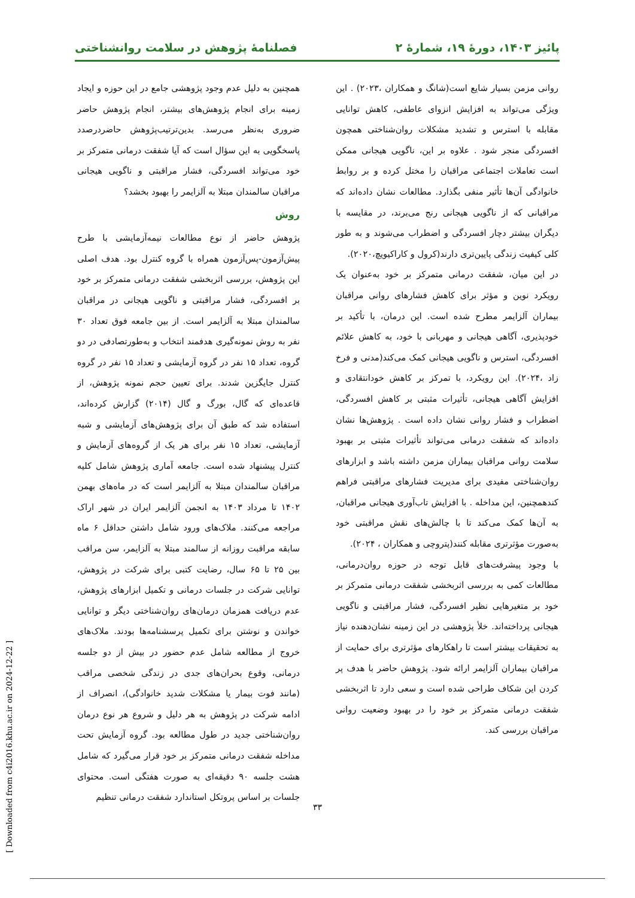پائیز ۱۴۰۳، دورهٔ ۱۹، شمارهٔ ۲ فصلنامهٔ پژوهش در سلامت روانشناختی
روانی مزمن بسیار شایع است(شانگ و همکاران ،۲۰۲۳) . این ویژگی می‌تواند به افزایش انزوای عاطفی، کاهش توانایی مقابله با استرس و تشدید مشکلات روان‌شناختی همچون افسردگی منجر شود . علاوه بر این، ناگویی هیجانی ممکن است تعاملات اجتماعی مراقبان را مختل کرده و بر روابط خانوادگی آن‌ها تأثیر منفی بگذارد. مطالعات نشان داده‌اند که مراقبانی که از ناگویی هیجانی رنج می‌برند، در مقایسه با دیگران بیشتر دچار افسردگی و اضطراب می‌شوند و به طور کلی کیفیت زندگی پایین‌تری دارند(کرول و کاراکیویچ،۲۰۲۰).
در این میان، شفقت درمانی متمرکز بر خود به‌عنوان یک رویکرد نوین و مؤثر برای کاهش فشارهای روانی مراقبان بیماران آلزایمر مطرح شده است. این درمان، با تأکید بر خودپذیری، آگاهی هیجانی و مهربانی با خود، به کاهش علائم افسردگی، استرس و ناگویی هیجانی کمک می‌کند(مدنی و فرخ زاد ،۲۰۲۴). این رویکرد، با تمرکز بر کاهش خودانتقادی و افزایش آگاهی هیجانی، تأثیرات مثبتی بر کاهش افسردگی، اضطراب و فشار روانی نشان داده است . پژوهش‌ها نشان داده‌اند که شفقت درمانی می‌تواند تأثیرات مثبتی بر بهبود سلامت روانی مراقبان بیماران مزمن داشته باشد و ابزارهای روان‌شناختی مفیدی برای مدیریت فشارهای مراقبتی فراهم کندهمچنین، این مداخله . با افزایش تاب‌آوری هیجانی مراقبان، به آن‌ها کمک می‌کند تا با چالش‌های نقش مراقبتی خود به‌صورت مؤثرتری مقابله کنند(پتروچی و همکاران ، ۲۰۲۴).
با وجود پیشرفت‌های قابل توجه در حوزه روان‌درمانی، مطالعات کمی به بررسی اثربخشی شفقت درمانی متمرکز بر خود بر متغیرهایی نظیر افسردگی، فشار مراقبتی و ناگویی هیجانی پرداخته‌اند. خلأ پژوهشی در این زمینه نشان‌دهنده نیاز به تحقیقات بیشتر است تا راهکارهای مؤثرتری برای حمایت از مراقبان بیماران آلزایمر ارائه شود. پژوهش حاضر با هدف پر کردن این شکاف طراحی شده است و سعی دارد تا اثربخشی شفقت درمانی متمرکز بر خود را در بهبود وضعیت روانی مراقبان بررسی کند.
همچنین به دلیل عدم وجود پژوهشی جامع در این حوزه و ایجاد زمینه برای انجام پژوهش‌های بیشتر، انجام پژوهش حاضر ضروری به‌نظر می‌رسد. بدین‌ترتیب‌پژوهش حاضردرصدد پاسخگویی به این سؤال است که آیا شفقت درمانی متمرکز بر خود می‌تواند افسردگی، فشار مراقبتی و ناگویی هیجانی مراقبان سالمندان مبتلا به آلزایمر را بهبود بخشد؟
روش
پژوهش حاضر از نوع مطالعات نیمه‌آزمایشی با طرح پیش‌آزمون-پس‌آزمون همراه با گروه کنترل بود. هدف اصلی این پژوهش، بررسی اثربخشی شفقت درمانی متمرکز بر خود بر افسردگی، فشار مراقبتی و ناگویی هیجانی در مراقبان سالمندان مبتلا به آلزایمر است. از بین جامعه فوق تعداد ۳۰ نفر به روش نمونه‌گیری هدفمند انتخاب و به‌طورتصادفی در دو گروه، تعداد ۱۵ نفر در گروه آزمایشی و تعداد ۱۵ نفر در گروه کنترل جایگزین شدند. برای تعیین حجم نمونه پژوهش، از قاعده‌ای که گال، بورگ و گال (۲۰۱۴) گزارش کرده‌اند، استفاده شد که طبق آن برای پژوهش‌های آزمایشی و شبه آزمایشی، تعداد ۱۵ نفر برای هر یک از گروه‌های آزمایش و کنترل پیشنهاد شده است. جامعه آماری پژوهش شامل کلیه مراقبان سالمندان مبتلا به آلزایمر است که در ماه‌های بهمن ۱۴۰۲ تا مرداد ۱۴۰۳ به انجمن آلزایمر ایران در شهر اراک مراجعه می‌کنند. ملاک‌های ورود شامل داشتن حداقل ۶ ماه سابقه مراقبت روزانه از سالمند مبتلا به آلزایمر، سن مراقب بین ۲۵ تا ۶۵ سال، رضایت کتبی برای شرکت در پژوهش، توانایی شرکت در جلسات درمانی و تکمیل ابزارهای پژوهش، عدم دریافت همزمان درمان‌های روان‌شناختی دیگر و توانایی خواندن و نوشتن برای تکمیل پرسشنامه‌ها بودند. ملاک‌های خروج از مطالعه شامل عدم حضور در بیش از دو جلسه درمانی، وقوع بحران‌های جدی در زندگی شخصی مراقب (مانند فوت بیمار یا مشکلات شدید خانوادگی)، انصراف از ادامه شرکت در پژوهش به هر دلیل و شروع هر نوع درمان روان‌شناختی جدید در طول مطالعه بود. گروه آزمایش تحت مداخله شفقت درمانی متمرکز بر خود قرار می‌گیرد که شامل هشت جلسه ۹۰ دقیقه‌ای به صورت هفتگی است. محتوای جلسات بر اساس پروتکل استاندارد شفقت درمانی تنظیم
۳۳
[ Downloaded from c4i2016.khu.ac.ir on 2024-12-22 ]